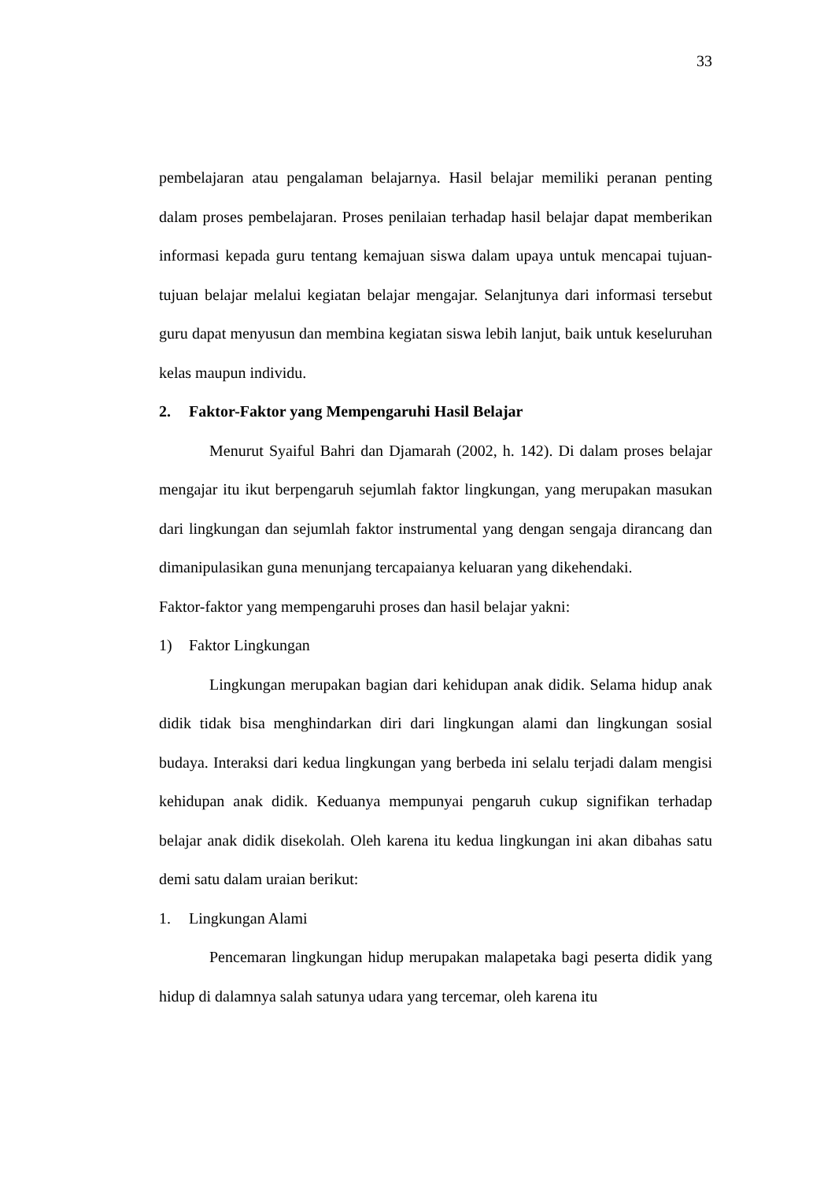33
pembelajaran atau pengalaman belajarnya. Hasil belajar memiliki peranan penting dalam proses pembelajaran. Proses penilaian terhadap hasil belajar dapat memberikan informasi kepada guru tentang kemajuan siswa dalam upaya untuk mencapai tujuan-tujuan belajar melalui kegiatan belajar mengajar. Selanjtunya dari informasi tersebut guru dapat menyusun dan membina kegiatan siswa lebih lanjut, baik untuk keseluruhan kelas maupun individu.
2. Faktor-Faktor yang Mempengaruhi Hasil Belajar
Menurut Syaiful Bahri dan Djamarah (2002, h. 142). Di dalam proses belajar mengajar itu ikut berpengaruh sejumlah faktor lingkungan, yang merupakan masukan dari lingkungan dan sejumlah faktor instrumental yang dengan sengaja dirancang dan dimanipulasikan guna menunjang tercapaianya keluaran yang dikehendaki.
Faktor-faktor yang mempengaruhi proses dan hasil belajar yakni:
1) Faktor Lingkungan
Lingkungan merupakan bagian dari kehidupan anak didik. Selama hidup anak didik tidak bisa menghindarkan diri dari lingkungan alami dan lingkungan sosial budaya. Interaksi dari kedua lingkungan yang berbeda ini selalu terjadi dalam mengisi kehidupan anak didik. Keduanya mempunyai pengaruh cukup signifikan terhadap belajar anak didik disekolah. Oleh karena itu kedua lingkungan ini akan dibahas satu demi satu dalam uraian berikut:
1. Lingkungan Alami
Pencemaran lingkungan hidup merupakan malapetaka bagi peserta didik yang hidup di dalamnya salah satunya udara yang tercemar, oleh karena itu